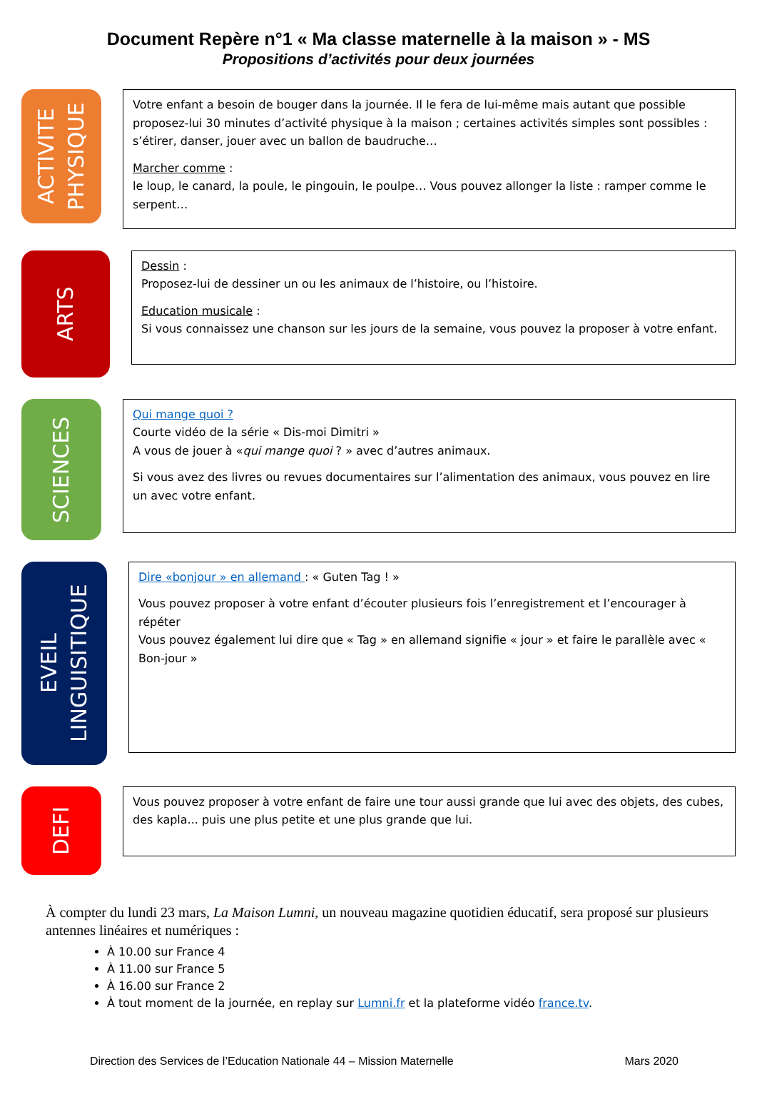Document Repère n°1 « Ma classe maternelle à la maison » - MS
Propositions d’activités pour deux journées
ACTIVITE
PHYSIQUE
Votre enfant a besoin de bouger dans la journée. Il le fera de lui-même mais autant que possible proposez-lui 30 minutes d’activité physique à la maison ; certaines activités simples sont possibles : s’étirer, danser, jouer avec un ballon de baudruche…
Marcher comme :
le loup, le canard, la poule, le pingouin, le poulpe… Vous pouvez allonger la liste : ramper comme le serpent…
ARTS
Dessin :
Proposez-lui de dessiner un ou les animaux de l’histoire, ou l’histoire.
Education musicale :
Si vous connaissez une chanson sur les jours de la semaine, vous pouvez la proposer à votre enfant.
SCIENCES
Qui mange quoi ?
Courte vidéo de la série « Dis-moi Dimitri »
A vous de jouer à «qui mange quoi ? » avec d’autres animaux.
Si vous avez des livres ou revues documentaires sur l’alimentation des animaux, vous pouvez en lire un avec votre enfant.
EVEIL
LINGUISITIQUE
Dire «bonjour » en allemand : « Guten Tag ! »
Vous pouvez proposer à votre enfant d’écouter plusieurs fois l’enregistrement et l’encourager à répéter
Vous pouvez également lui dire que « Tag » en allemand signifie « jour » et faire le parallèle avec « Bon-jour »
DEFI
Vous pouvez proposer à votre enfant de faire une tour aussi grande que lui avec des objets, des cubes, des kapla... puis une plus petite et une plus grande que lui.
À compter du lundi 23 mars, La Maison Lumni, un nouveau magazine quotidien éducatif, sera proposé sur plusieurs antennes linéaires et numériques :
À 10.00 sur France 4
À 11.00 sur France 5
À 16.00 sur France 2
À tout moment de la journée, en replay sur Lumni.fr et la plateforme vidéo france.tv.
Direction des Services de l’Education Nationale 44 – Mission Maternelle Mars 2020